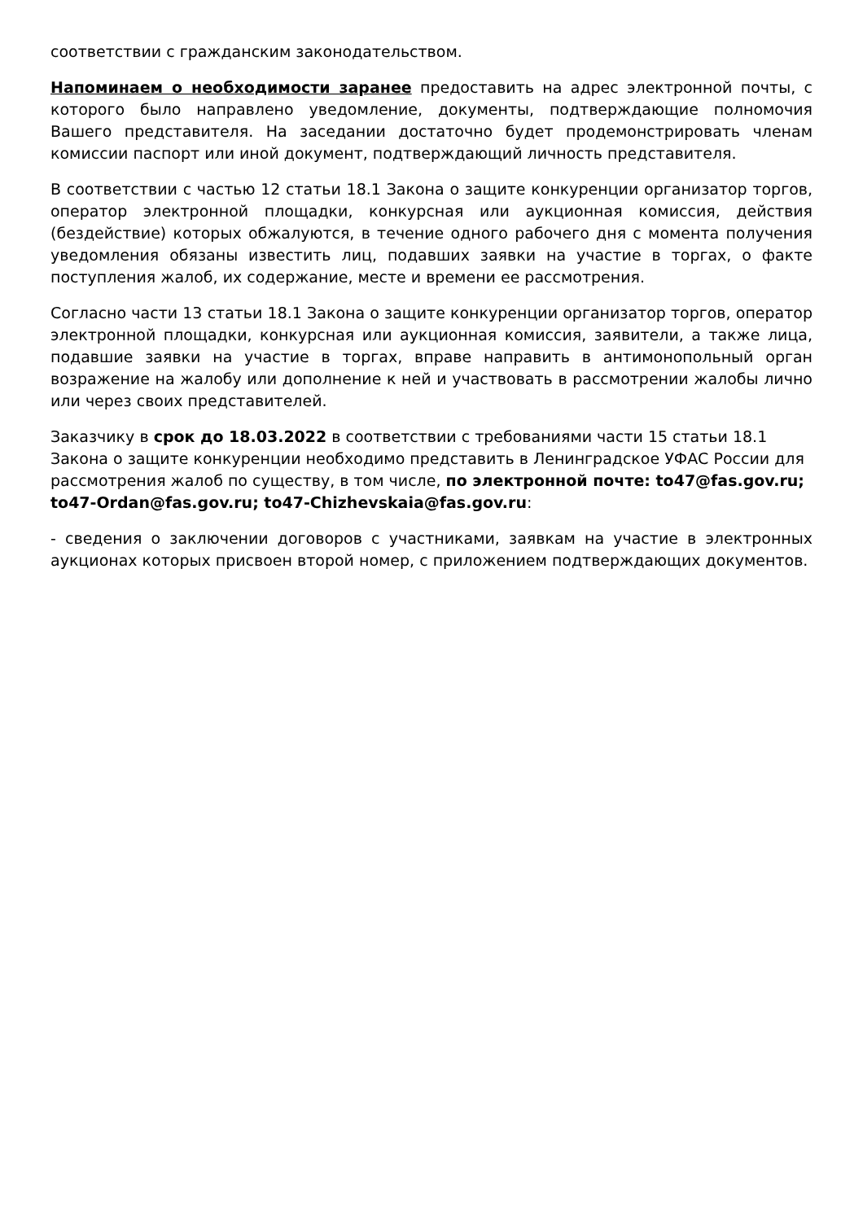соответствии с гражданским законодательством.
Напоминаем о необходимости заранее предоставить на адрес электронной почты, с которого было направлено уведомление, документы, подтверждающие полномочия Вашего представителя. На заседании достаточно будет продемонстрировать членам комиссии паспорт или иной документ, подтверждающий личность представителя.
В соответствии с частью 12 статьи 18.1 Закона о защите конкуренции организатор торгов, оператор электронной площадки, конкурсная или аукционная комиссия, действия (бездействие) которых обжалуются, в течение одного рабочего дня с момента получения уведомления обязаны известить лиц, подавших заявки на участие в торгах, о факте поступления жалоб, их содержание, месте и времени ее рассмотрения.
Согласно части 13 статьи 18.1 Закона о защите конкуренции организатор торгов, оператор электронной площадки, конкурсная или аукционная комиссия, заявители, а также лица, подавшие заявки на участие в торгах, вправе направить в антимонопольный орган возражение на жалобу или дополнение к ней и участвовать в рассмотрении жалобы лично или через своих представителей.
Заказчику в срок до 18.03.2022 в соответствии с требованиями части 15 статьи 18.1 Закона о защите конкуренции необходимо представить в Ленинградское УФАС России для рассмотрения жалоб по существу, в том числе, по электронной почте: to47@fas.gov.ru; to47-Ordan@fas.gov.ru; to47-Chizhevskaia@fas.gov.ru:
- сведения о заключении договоров с участниками, заявкам на участие в электронных аукционах которых присвоен второй номер, с приложением подтверждающих документов.